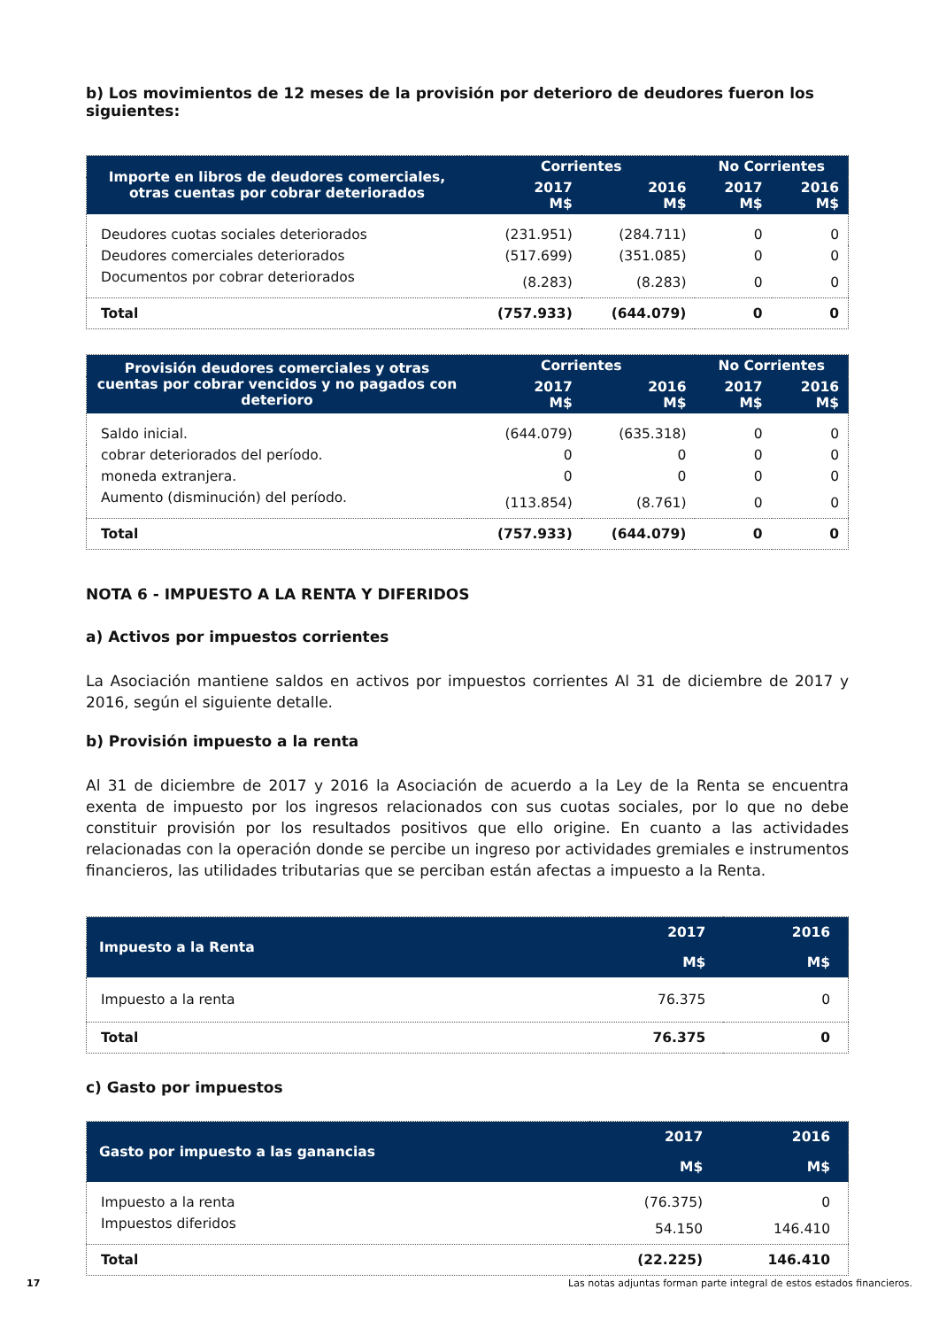b) Los movimientos de 12 meses de la provisión por deterioro de deudores fueron los siguientes:
| Importe en libros de deudores comerciales, otras cuentas por cobrar deteriorados | Corrientes | | No Corrientes | |
| --- | --- | --- | --- | --- |
| | 2017 M$ | 2016 M$ | 2017 M$ | 2016 M$ |
| Deudores cuotas sociales deteriorados | (231.951) | (284.711) | 0 | 0 |
| Deudores comerciales deteriorados | (517.699) | (351.085) | 0 | 0 |
| Documentos por cobrar deteriorados | (8.283) | (8.283) | 0 | 0 |
| Total | (757.933) | (644.079) | 0 | 0 |
| Provisión deudores comerciales y otras cuentas por cobrar vencidos y no pagados con deterioro | Corrientes | | No Corrientes | |
| --- | --- | --- | --- | --- |
| | 2017 M$ | 2016 M$ | 2017 M$ | 2016 M$ |
| Saldo inicial. | (644.079) | (635.318) | 0 | 0 |
| cobrar deteriorados del período. | 0 | 0 | 0 | 0 |
| moneda extranjera. | 0 | 0 | 0 | 0 |
| Aumento (disminución) del período. | (113.854) | (8.761) | 0 | 0 |
| Total | (757.933) | (644.079) | 0 | 0 |
NOTA 6 - IMPUESTO A LA RENTA Y DIFERIDOS
a) Activos por impuestos corrientes
La Asociación mantiene saldos en activos por impuestos corrientes Al 31 de diciembre de 2017 y 2016, según el siguiente detalle.
b) Provisión impuesto a la renta
Al 31 de diciembre de 2017 y 2016 la Asociación de acuerdo a la Ley de la Renta se encuentra exenta de impuesto por los ingresos relacionados con sus cuotas sociales, por lo que no debe constituir provisión por los resultados positivos que ello origine. En cuanto a las actividades relacionadas con la operación donde se percibe un ingreso por actividades gremiales e instrumentos financieros, las utilidades tributarias que se perciban están afectas a impuesto a la Renta.
| Impuesto a la Renta | 2017 | 2016 |
| --- | --- | --- |
| | M$ | M$ |
| Impuesto a la renta | 76.375 | 0 |
| Total | 76.375 | 0 |
c) Gasto por impuestos
| Gasto por impuesto a las ganancias | 2017 | 2016 |
| --- | --- | --- |
| | M$ | M$ |
| Impuesto a la renta | (76.375) | 0 |
| Impuestos diferidos | 54.150 | 146.410 |
| Total | (22.225) | 146.410 |
17 Las notas adjuntas forman parte integral de estos estados financieros.